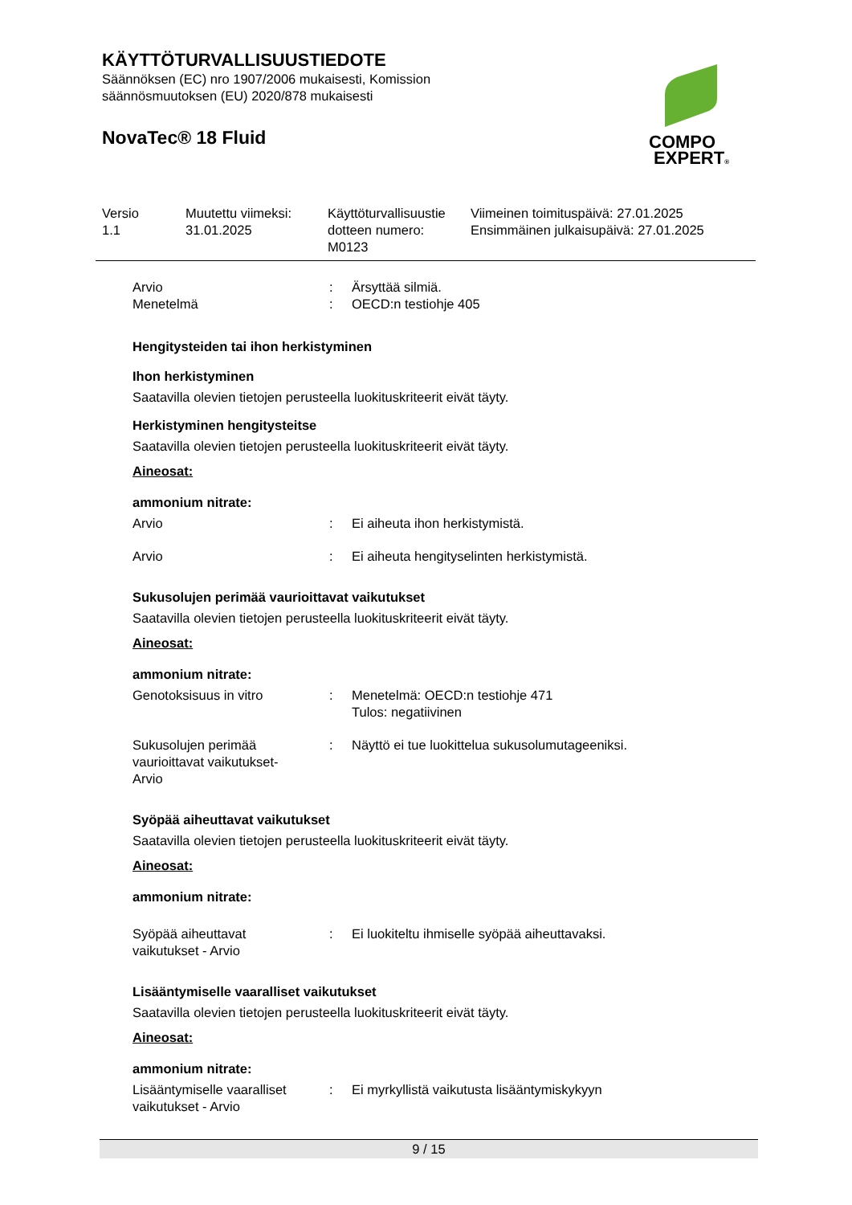KÄYTTÖTURVALLISUUSTIEDOTE
Säännöksen (EC) nro 1907/2006 mukaisesti, Komission
säännösmuutoksen (EU) 2020/878 mukaisesti
NovaTec® 18 Fluid
COMPO
EXPERT®
Versio
1.1
Muutettu viimeksi:
31.01.2025
Käyttöturvallisuustie
dotteen numero:
M0123
Viimeinen toimituspäivä: 27.01.2025
Ensimmäinen julkaisupäivä: 27.01.2025
Arvio
Menetelmä
:
:
Ärsyttää silmiä.
OECD:n testiohje 405
Hengitysteiden tai ihon herkistyminen
Ihon herkistyminen
Saatavilla olevien tietojen perusteella luokituskriteerit eivät täyty.
Herkistyminen hengitysteitse
Saatavilla olevien tietojen perusteella luokituskriteerit eivät täyty.
Aineosat:
ammonium nitrate:
Arvio : Ei aiheuta ihon herkistymistä.
Arvio : Ei aiheuta hengityselinten herkistymistä.
Sukusolujen perimää vaurioittavat vaikutukset
Saatavilla olevien tietojen perusteella luokituskriteerit eivät täyty.
Aineosat:
ammonium nitrate:
Genotoksisuus in vitro : Menetelmä: OECD:n testiohje 471
Tulos: negatiivinen
Sukusolujen perimää
vaurioittavat vaikutukset-
Arvio
: Näyttö ei tue luokittelua sukusolumutageeniksi.
Syöpää aiheuttavat vaikutukset
Saatavilla olevien tietojen perusteella luokituskriteerit eivät täyty.
Aineosat:
ammonium nitrate:
Syöpää aiheuttavat
vaikutukset - Arvio
: Ei luokiteltu ihmiselle syöpää aiheuttavaksi.
Lisääntymiselle vaaralliset vaikutukset
Saatavilla olevien tietojen perusteella luokituskriteerit eivät täyty.
Aineosat:
ammonium nitrate:
Lisääntymiselle vaaralliset
vaikutukset - Arvio
: Ei myrkyllistä vaikutusta lisääntymiskykyyn
9 / 15